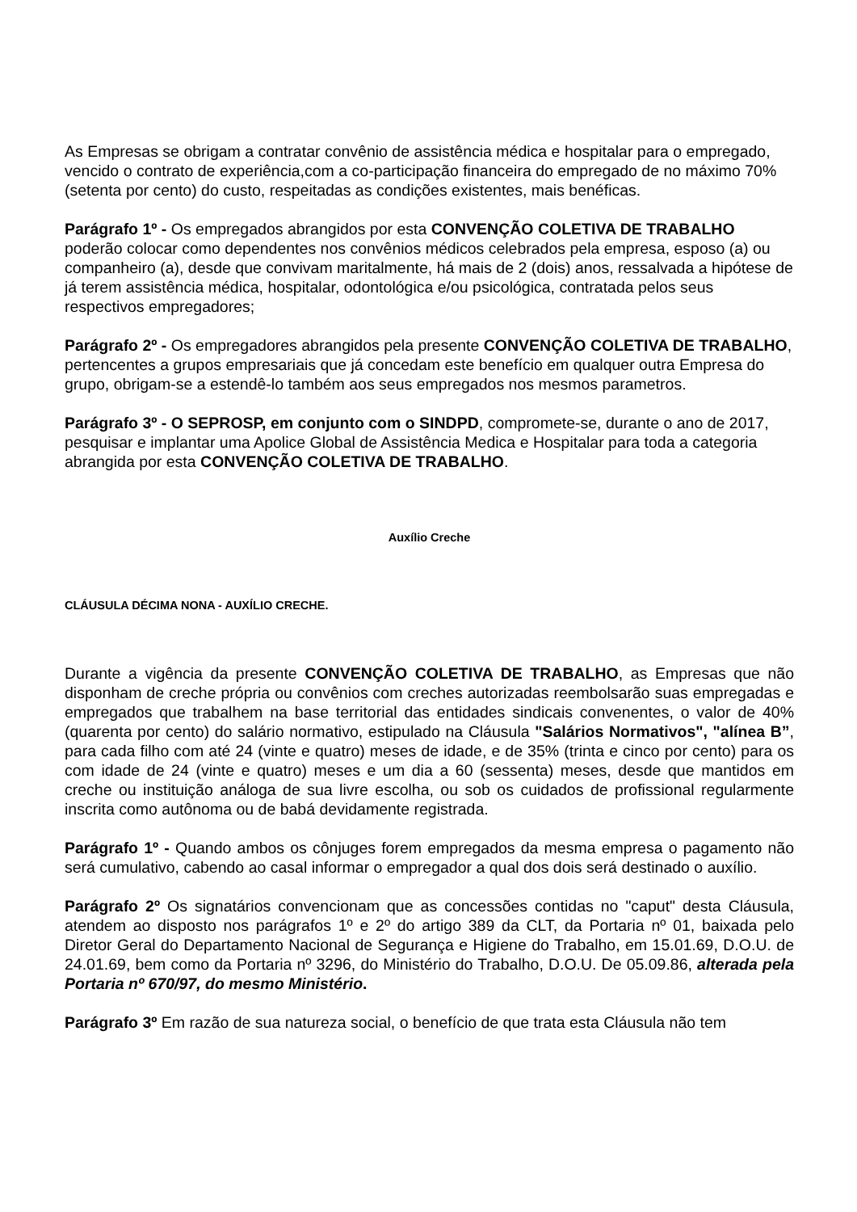As Empresas se obrigam a contratar convênio de assistência médica e hospitalar para o empregado, vencido o contrato de experiência,com a co-participação financeira do empregado de no máximo 70%(setenta por cento) do custo, respeitadas as condições existentes, mais benéficas.
Parágrafo 1º - Os empregados abrangidos por esta CONVENÇÃO COLETIVA DE TRABALHO poderão colocar como dependentes nos convênios médicos celebrados pela empresa, esposo (a) ou companheiro (a), desde que convivam maritalmente, há mais de 2 (dois) anos, ressalvada a hipótese de já terem assistência médica, hospitalar, odontológica e/ou psicológica, contratada pelos seus respectivos empregadores;
Parágrafo 2º - Os empregadores abrangidos pela presente CONVENÇÃO COLETIVA DE TRABALHO, pertencentes a grupos empresariais que já concedam este benefício em qualquer outra Empresa do grupo, obrigam-se a estendê-lo também aos seus empregados nos mesmos parametros.
Parágrafo 3º - O SEPROSP, em conjunto com o SINDPD, compromete-se, durante o ano de 2017, pesquisar e implantar uma Apolice Global de Assistência Medica e Hospitalar para toda a categoria abrangida por esta CONVENÇÃO COLETIVA DE TRABALHO.
Auxílio Creche
CLÁUSULA DÉCIMA NONA - AUXÍLIO CRECHE.
Durante a vigência da presente CONVENÇÃO COLETIVA DE TRABALHO, as Empresas que não disponham de creche própria ou convênios com creches autorizadas reembolsarão suas empregadas e empregados que trabalhem na base territorial das entidades sindicais convenentes, o valor de 40% (quarenta por cento) do salário normativo, estipulado na Cláusula "Salários Normativos", "alínea B”, para cada filho com até 24 (vinte e quatro) meses de idade, e de 35% (trinta e cinco por cento) para os com idade de 24 (vinte e quatro) meses e um dia a 60 (sessenta) meses, desde que mantidos em creche ou instituição análoga de sua livre escolha, ou sob os cuidados de profissional regularmente inscrita como autônoma ou de babá devidamente registrada.
Parágrafo 1º - Quando ambos os cônjuges forem empregados da mesma empresa o pagamento não será cumulativo, cabendo ao casal informar o empregador a qual dos dois será destinado o auxílio.
Parágrafo 2º Os signatários convencionam que as concessões contidas no "caput" desta Cláusula, atendem ao disposto nos parágrafos 1º e 2º do artigo 389 da CLT, da Portaria nº 01, baixada pelo Diretor Geral do Departamento Nacional de Segurança e Higiene do Trabalho, em 15.01.69, D.O.U. de 24.01.69, bem como da Portaria nº 3296, do Ministério do Trabalho, D.O.U. De 05.09.86, alterada pela Portaria nº 670/97, do mesmo Ministério.
Parágrafo 3º Em razão de sua natureza social, o benefício de que trata esta Cláusula não tem